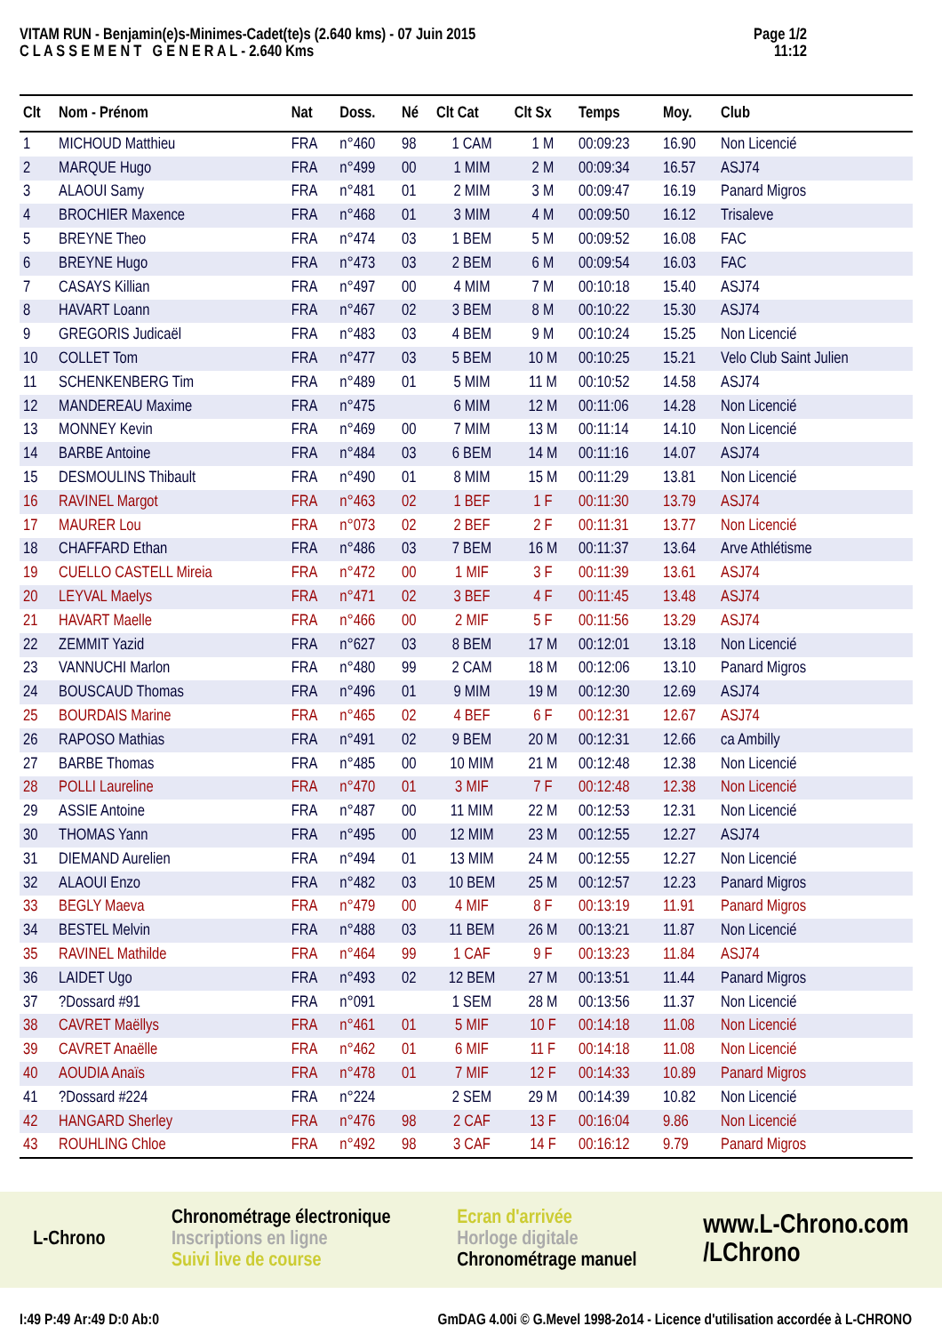VITAM RUN - Benjamin(e)s-Minimes-Cadet(te)s (2.640 kms) - 07 Juin 2015
C L A S S E M E N T G E N E R A L - 2.640 Kms
Page 1/2
11:12
| Clt | Nom - Prénom | Nat | Doss. | Né | Clt Cat | Clt Sx | Temps | Moy. | Club |
| --- | --- | --- | --- | --- | --- | --- | --- | --- | --- |
| 1 | MICHOUD Matthieu | FRA | n°460 | 98 | 1 CAM | 1 M | 00:09:23 | 16.90 | Non Licencié |
| 2 | MARQUE Hugo | FRA | n°499 | 00 | 1 MIM | 2 M | 00:09:34 | 16.57 | ASJ74 |
| 3 | ALAOUI Samy | FRA | n°481 | 01 | 2 MIM | 3 M | 00:09:47 | 16.19 | Panard Migros |
| 4 | BROCHIER Maxence | FRA | n°468 | 01 | 3 MIM | 4 M | 00:09:50 | 16.12 | Trisaleve |
| 5 | BREYNE Theo | FRA | n°474 | 03 | 1 BEM | 5 M | 00:09:52 | 16.08 | FAC |
| 6 | BREYNE Hugo | FRA | n°473 | 03 | 2 BEM | 6 M | 00:09:54 | 16.03 | FAC |
| 7 | CASAYS Killian | FRA | n°497 | 00 | 4 MIM | 7 M | 00:10:18 | 15.40 | ASJ74 |
| 8 | HAVART Loann | FRA | n°467 | 02 | 3 BEM | 8 M | 00:10:22 | 15.30 | ASJ74 |
| 9 | GREGORIS Judicaël | FRA | n°483 | 03 | 4 BEM | 9 M | 00:10:24 | 15.25 | Non Licencié |
| 10 | COLLET Tom | FRA | n°477 | 03 | 5 BEM | 10 M | 00:10:25 | 15.21 | Velo Club Saint Julien |
| 11 | SCHENKENBERG Tim | FRA | n°489 | 01 | 5 MIM | 11 M | 00:10:52 | 14.58 | ASJ74 |
| 12 | MANDEREAU Maxime | FRA | n°475 | | 6 MIM | 12 M | 00:11:06 | 14.28 | Non Licencié |
| 13 | MONNEY Kevin | FRA | n°469 | 00 | 7 MIM | 13 M | 00:11:14 | 14.10 | Non Licencié |
| 14 | BARBE Antoine | FRA | n°484 | 03 | 6 BEM | 14 M | 00:11:16 | 14.07 | ASJ74 |
| 15 | DESMOULINS Thibault | FRA | n°490 | 01 | 8 MIM | 15 M | 00:11:29 | 13.81 | Non Licencié |
| 16 | RAVINEL Margot | FRA | n°463 | 02 | 1 BEF | 1 F | 00:11:30 | 13.79 | ASJ74 |
| 17 | MAURER Lou | FRA | n°073 | 02 | 2 BEF | 2 F | 00:11:31 | 13.77 | Non Licencié |
| 18 | CHAFFARD Ethan | FRA | n°486 | 03 | 7 BEM | 16 M | 00:11:37 | 13.64 | Arve Athlétisme |
| 19 | CUELLO CASTELL Mireia | FRA | n°472 | 00 | 1 MIF | 3 F | 00:11:39 | 13.61 | ASJ74 |
| 20 | LEYVAL Maelys | FRA | n°471 | 02 | 3 BEF | 4 F | 00:11:45 | 13.48 | ASJ74 |
| 21 | HAVART Maelle | FRA | n°466 | 00 | 2 MIF | 5 F | 00:11:56 | 13.29 | ASJ74 |
| 22 | ZEMMIT Yazid | FRA | n°627 | 03 | 8 BEM | 17 M | 00:12:01 | 13.18 | Non Licencié |
| 23 | VANNUCHI Marlon | FRA | n°480 | 99 | 2 CAM | 18 M | 00:12:06 | 13.10 | Panard Migros |
| 24 | BOUSCAUD Thomas | FRA | n°496 | 01 | 9 MIM | 19 M | 00:12:30 | 12.69 | ASJ74 |
| 25 | BOURDAIS Marine | FRA | n°465 | 02 | 4 BEF | 6 F | 00:12:31 | 12.67 | ASJ74 |
| 26 | RAPOSO Mathias | FRA | n°491 | 02 | 9 BEM | 20 M | 00:12:31 | 12.66 | ca Ambilly |
| 27 | BARBE Thomas | FRA | n°485 | 00 | 10 MIM | 21 M | 00:12:48 | 12.38 | Non Licencié |
| 28 | POLLI Laureline | FRA | n°470 | 01 | 3 MIF | 7 F | 00:12:48 | 12.38 | Non Licencié |
| 29 | ASSIE Antoine | FRA | n°487 | 00 | 11 MIM | 22 M | 00:12:53 | 12.31 | Non Licencié |
| 30 | THOMAS Yann | FRA | n°495 | 00 | 12 MIM | 23 M | 00:12:55 | 12.27 | ASJ74 |
| 31 | DIEMAND Aurelien | FRA | n°494 | 01 | 13 MIM | 24 M | 00:12:55 | 12.27 | Non Licencié |
| 32 | ALAOUI Enzo | FRA | n°482 | 03 | 10 BEM | 25 M | 00:12:57 | 12.23 | Panard Migros |
| 33 | BEGLY Maeva | FRA | n°479 | 00 | 4 MIF | 8 F | 00:13:19 | 11.91 | Panard Migros |
| 34 | BESTEL Melvin | FRA | n°488 | 03 | 11 BEM | 26 M | 00:13:21 | 11.87 | Non Licencié |
| 35 | RAVINEL Mathilde | FRA | n°464 | 99 | 1 CAF | 9 F | 00:13:23 | 11.84 | ASJ74 |
| 36 | LAIDET Ugo | FRA | n°493 | 02 | 12 BEM | 27 M | 00:13:51 | 11.44 | Panard Migros |
| 37 | ?Dossard #91 | FRA | n°091 | | 1 SEM | 28 M | 00:13:56 | 11.37 | Non Licencié |
| 38 | CAVRET Maëllys | FRA | n°461 | 01 | 5 MIF | 10 F | 00:14:18 | 11.08 | Non Licencié |
| 39 | CAVRET Anaëlle | FRA | n°462 | 01 | 6 MIF | 11 F | 00:14:18 | 11.08 | Non Licencié |
| 40 | AOUDIA Anaïs | FRA | n°478 | 01 | 7 MIF | 12 F | 00:14:33 | 10.89 | Panard Migros |
| 41 | ?Dossard #224 | FRA | n°224 | | 2 SEM | 29 M | 00:14:39 | 10.82 | Non Licencié |
| 42 | HANGARD Sherley | FRA | n°476 | 98 | 2 CAF | 13 F | 00:16:04 | 9.86 | Non Licencié |
| 43 | ROUHLING Chloe | FRA | n°492 | 98 | 3 CAF | 14 F | 00:16:12 | 9.79 | Panard Migros |
L-Chrono
Chronométrage électronique
Inscriptions en ligne
Suivi live de course
Ecran d'arrivée
Horloge digitale
Chronométrage manuel
www.L-Chrono.com
/LChrono
I:49 P:49 Ar:49 D:0 Ab:0 GmDAG 4.00i © G.Mevel 1998-2o14 - Licence d'utilisation accordée à L-CHRONO